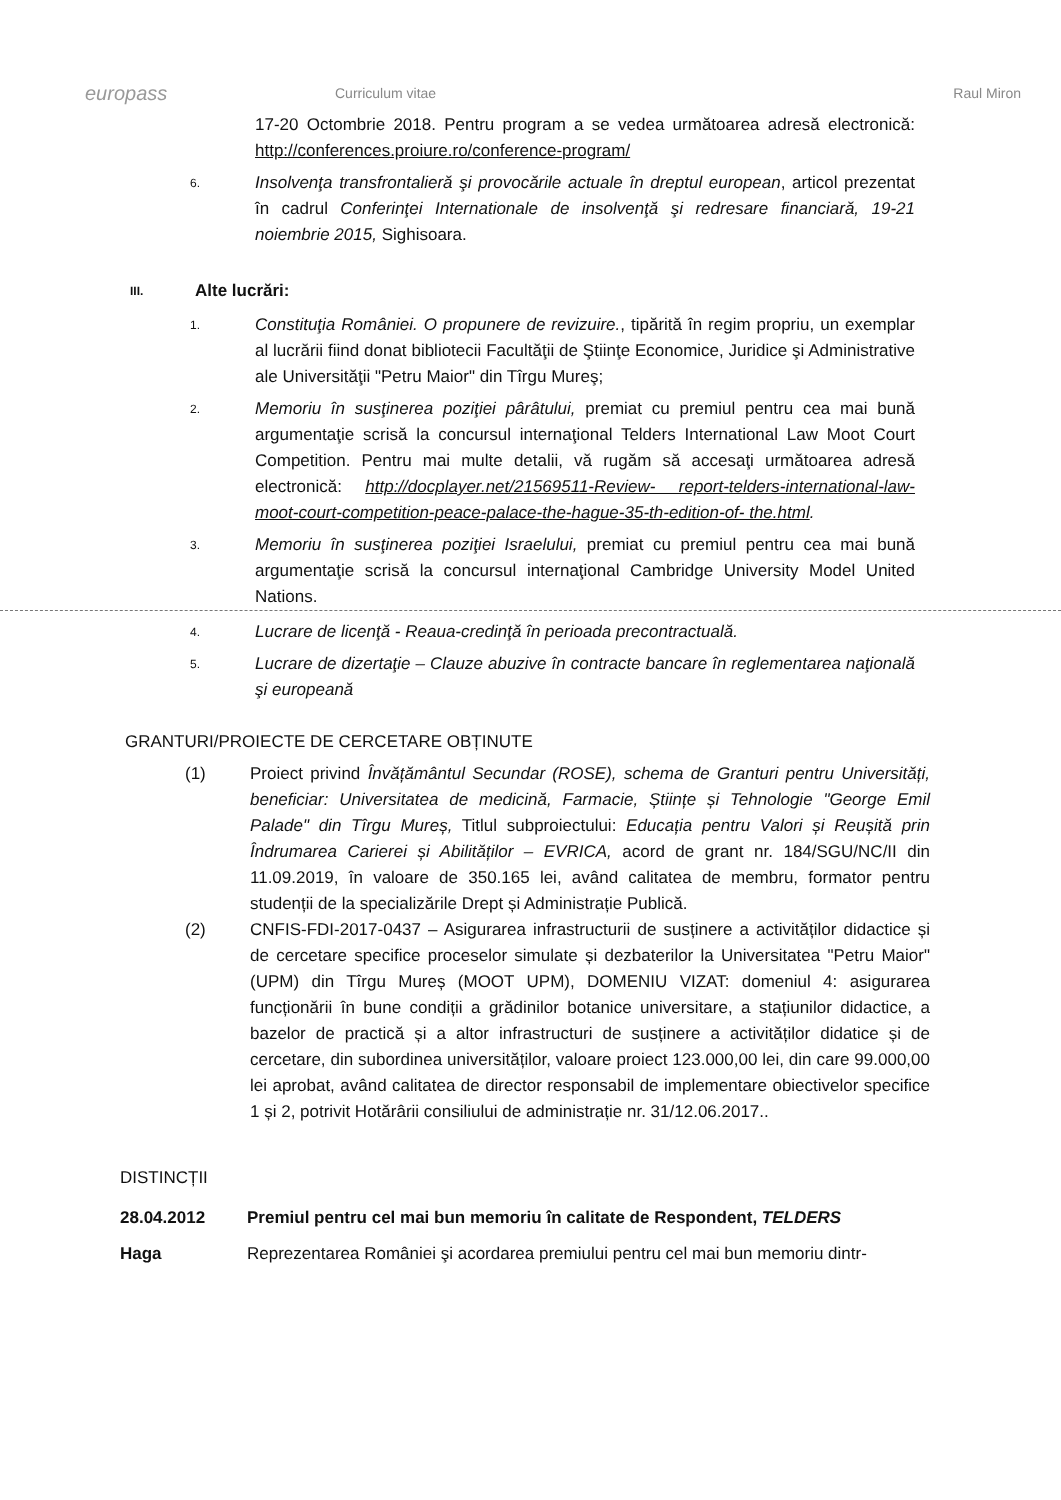europass
Curriculum vitae Raul Miron
17-20 Octombrie 2018. Pentru program a se vedea următoarea adresă electronică: http://conferences.proiure.ro/conference-program/
6.
Insolvenţa transfrontalieră şi provocările actuale în dreptul european, articol prezentat în cadrul Conferinţei Internationale de insolvenţă şi redresare financiară, 19-21 noiembrie 2015, Sighisoara.
III. Alte lucrări:
1.
Constituţia României. O propunere de revizuire., tipărită în regim propriu, un exemplar al lucrării fiind donat bibliotecii Facultăţii de Ştiinţe Economice, Juridice şi Administrative ale Universităţii "Petru Maior" din Tîrgu Mureş;
2.
Memoriu în susţinerea poziţiei pârâtului, premiat cu premiul pentru cea mai bună argumentaţie scrisă la concursul internaţional Telders International Law Moot Court Competition. Pentru mai multe detalii, vă rugăm să accesaţi următoarea adresă electronică: http://docplayer.net/21569511-Review- report-telders-international-law-moot-court-competition-peace-palace-the-hague-35-th-edition-of- the.html.
3.
Memoriu în susţinerea poziţiei Israelului, premiat cu premiul pentru cea mai bună argumentaţie scrisă la concursul internaţional Cambridge University Model United Nations.
4.
Lucrare de licenţă - Reaua-credinţă în perioada precontractuală.
5.
Lucrare de dizertaţie – Clauze abuzive în contracte bancare în reglementarea naţională şi europeană
GRANTURI/PROIECTE DE CERCETARE OBȚINUTE
(1) Proiect privind Învățământul Secundar (ROSE), schema de Granturi pentru Universități, beneficiar: Universitatea de medicină, Farmacie, Științe și Tehnologie "George Emil Palade" din Tîrgu Mureș, Titlul subproiectului: Educația pentru Valori și Reușită prin Îndrumarea Carierei și Abilităților – EVRICA, acord de grant nr. 184/SGU/NC/II din 11.09.2019, în valoare de 350.165 lei, având calitatea de membru, formator pentru studenții de la specializările Drept și Administrație Publică.
(2) CNFIS-FDI-2017-0437 – Asigurarea infrastructurii de susținere a activităților didactice și de cercetare specifice proceselor simulate și dezbaterilor la Universitatea "Petru Maior" (UPM) din Tîrgu Mureș (MOOT UPM), DOMENIU VIZAT: domeniul 4: asigurarea funcționării în bune condiții a grădinilor botanice universitare, a stațiunilor didactice, a bazelor de practică și a altor infrastructuri de susținere a activităților didatice și de cercetare, din subordinea universităților, valoare proiect 123.000,00 lei, din care 99.000,00 lei aprobat, având calitatea de director responsabil de implementare obiectivelor specifice 1 și 2, potrivit Hotărârii consiliului de administrație nr. 31/12.06.2017..
DISTINCȚII
28.04.2012 Premiul pentru cel mai bun memoriu în calitate de Respondent, TELDERS
Haga Reprezentarea României şi acordarea premiului pentru cel mai bun memoriu dintr-